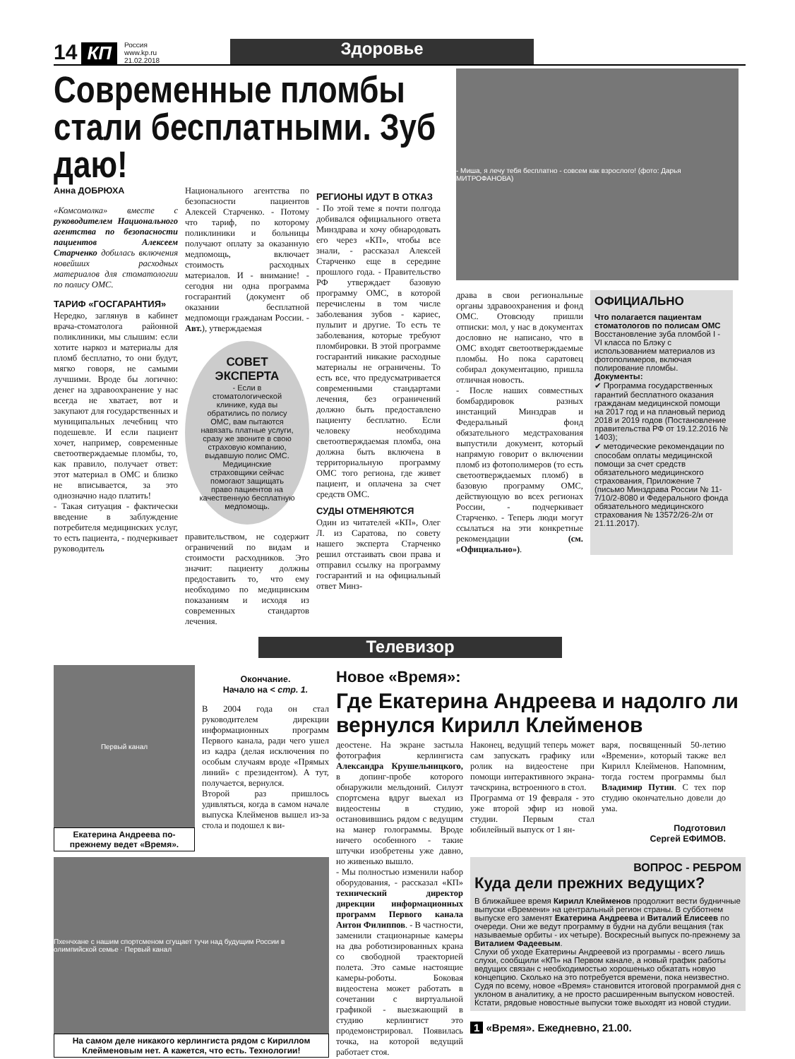14 КП Россия
www.kp.ru
21.02.2018
Здоровье
Современные пломбы стали бесплатными. Зуб даю!
Анна ДОБРЮХА
«Комсомолка» вместе с руководителем Национального агентства по безопасности пациентов Алексеем Старченко добилась включения новейших расходных материалов для стоматологии по полису ОМС.
ТАРИФ «ГОСГАРАНТИЯ»
Нередко, заглянув в кабинет врача-стоматолога районной поликлиники, мы слышим: если хотите наркоз и материалы для пломб бесплатно, то они будут, мягко говоря, не самыми лучшими. Вроде бы логично: денег на здравоохранение у нас всегда не хватает, вот и закупают для государственных и муниципальных лечебниц что подешевле. И если пациент хочет, например, современные светоотверждаемые пломбы, то, как правило, получает ответ: этот материал в ОМС и близко не вписывается, за это однозначно надо платить!
- Такая ситуация - фактически введение в заблуждение потребителя медицинских услуг, то есть пациента, - подчеркивает руководитель
Национального агентства по безопасности пациентов Алексей Старченко. - Потому что тариф, по которому поликлиники и больницы получают оплату за оказанную медпомощь, включает стоимость расходных материалов. И - внимание! - сегодня ни одна программа госгарантий (документ об оказании бесплатной медпомощи гражданам России. - Авт.), утверждаемая
СОВЕТ ЭКСПЕРТА
- Если в стоматологической клинике, куда вы обратились по полису ОМС, вам пытаются навязать платные услуги, сразу же звоните в свою страховую компанию, выдавшую полис ОМС. Медицинские страховщики сейчас помогают защищать право пациентов на качественную бесплатную медпомощь.
правительством, не содержит ограничений по видам и стоимости расходников. Это значит: пациенту должны предоставить то, что ему необходимо по медицинским показаниям и исходя из современных стандартов лечения.
РЕГИОНЫ ИДУТ В ОТКАЗ
- По этой теме я почти полгода добивался официального ответа Минздрава и хочу обнародовать его через «КП», чтобы все знали, - рассказал Алексей Старченко еще в середине прошлого года. - Правительство РФ утверждает базовую программу ОМС, в которой перечислены в том числе заболевания зубов - кариес, пульпит и другие. То есть те заболевания, которые требуют пломбировки. В этой программе госгарантий никакие расходные материалы не ограничены. То есть все, что предусматривается современными стандартами лечения, без ограничений должно быть предоставлено пациенту бесплатно. Если человеку необходима светоотверждаемая пломба, она должна быть включена в территориальную программу ОМС того региона, где живет пациент, и оплачена за счет средств ОМС.
СУДЫ ОТМЕНЯЮТСЯ
Один из читателей «КП», Олег Л. из Саратова, по совету нашего эксперта Старченко решил отстаивать свои права и отправил ссылку на программу госгарантий и на официальный ответ Минз-
- Миша, я лечу тебя бесплатно - совсем как взрослого! (фото: Дарья МИТРОФАНОВА)
драва в свои региональные органы здравоохранения и фонд ОМС. Отовсюду пришли отписки: мол, у нас в документах дословно не написано, что в ОМС входят светоотверждаемые пломбы. Но пока саратовец собирал документацию, пришла отличная новость.
- После наших совместных бомбардировок разных инстанций Минздрав и Федеральный фонд обязательного медстрахования выпустили документ, который напрямую говорит о включении пломб из фотополимеров (то есть светоотверждаемых пломб) в базовую программу ОМС, действующую во всех регионах России, - подчеркивает Старченко. - Теперь люди могут ссылаться на эти конкретные рекомендации (см. «Официально»).
ОФИЦИАЛЬНО
Что полагается пациентам стоматологов по полисам ОМС
Восстановление зуба пломбой I - VI класса по Блэку с использованием материалов из фотополимеров, включая полирование пломбы.
Документы:
✔ Программа государственных гарантий бесплатного оказания гражданам медицинской помощи на 2017 год и на плановый период 2018 и 2019 годов (Постановление правительства РФ от 19.12.2016 № 1403);
✔ методические рекомендации по способам оплаты медицинской помощи за счет средств обязательного медицинского страхования, Приложение 7 (письмо Минздрава России № 11-7/10/2-8080 и Федерального фонда обязательного медицинского страхования № 13572/26-2/и от 21.11.2017).
Телевизор
Первый канал
Екатерина Андреева по-прежнему ведет «Время».
Окончание.
Начало на < стр. 1.
В 2004 года он стал руководителем дирекции информационных программ Первого канала, ради чего ушел из кадра (делая исключения по особым случаям вроде «Прямых линий» с президентом). А тут, получается, вернулся.
Второй раз пришлось удивляться, когда в самом начале выпуска Клейменов вышел из-за стола и подошел к ви-
Пхенчхане с нашим спортсменом сгущает тучи над будущим России в олимпийской семье · Первый канал
На самом деле никакого керлингиста рядом с Кириллом Клейменовым нет. А кажется, что есть. Технологии!
Новое «Время»:
Где Екатерина Андреева и надолго ли вернулся Кирилл Клейменов
деостене. На экране застыла фотография керлингиста Александра Крушельницкого, в допинг-пробе которого обнаружили мельдоний. Силуэт спортсмена вдруг выехал из видеостены в студию, остановившись рядом с ведущим на манер голограммы. Вроде ничего особенного - такие штучки изобретены уже давно, но живенько вышло.
- Мы полностью изменили набор оборудования, - рассказал «КП» технический директор дирекции информационных программ Первого канала Антон Филиппов. - В частности, заменили стационарные камеры на два роботизированных крана со свободной траекторией полета. Это самые настоящие камеры-роботы. Боковая видеостена может работать в сочетании с виртуальной графикой - выезжающий в студию керлингист это продемонстрировал. Появилась точка, на которой ведущий работает стоя.
Наконец, ведущий теперь может сам запускать графику или ролик на видеостене при помощи интерактивного экрана-тачскрина, встроенного в стол.
Программа от 19 февраля - это уже второй эфир из новой студии. Первым стал юбилейный выпуск от 1 ян-
варя, посвященный 50-летию «Времени», который также вел Кирилл Клейменов. Напомним, тогда гостем программы был Владимир Путин. С тех пор студию окончательно довели до ума.
Подготовил
Сергей ЕФИМОВ.
ВОПРОС - РЕБРОМ
Куда дели прежних ведущих?
В ближайшее время Кирилл Клейменов продолжит вести будничные выпуски «Времени» на центральный регион страны. В субботнем выпуске его заменят Екатерина Андреева и Виталий Елисеев по очереди. Они же ведут программу в будни на дубли вещания (так называемые орбиты - их четыре). Воскресный выпуск по-прежнему за Виталием Фадеевым.
Слухи об уходе Екатерины Андреевой из программы - всего лишь слухи, сообщили «КП» на Первом канале, а новый график работы ведущих связан с необходимостью хорошенько обкатать новую концепцию. Сколько на это потребуется времени, пока неизвестно. Судя по всему, новое «Время» становится итоговой программой дня с уклоном в аналитику, а не просто расширенным выпуском новостей. Кстати, рядовые новостные выпуски тоже выходят из новой студии.
1 «Время». Ежедневно, 21.00.